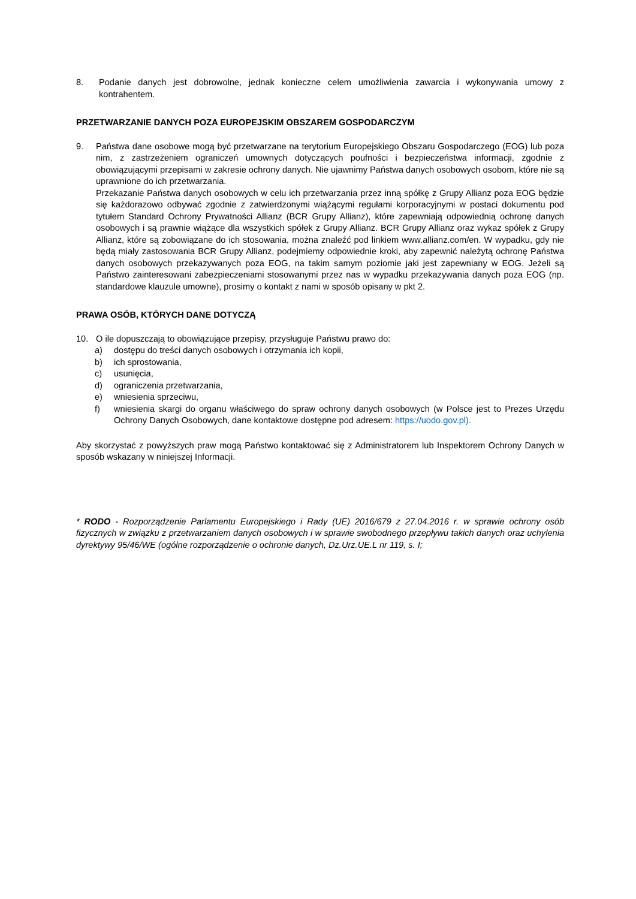8. Podanie danych jest dobrowolne, jednak konieczne celem umożliwienia zawarcia i wykonywania umowy z kontrahentem.
PRZETWARZANIE DANYCH POZA EUROPEJSKIM OBSZAREM GOSPODARCZYM
9. Państwa dane osobowe mogą być przetwarzane na terytorium Europejskiego Obszaru Gospodarczego (EOG) lub poza nim, z zastrzeżeniem ograniczeń umownych dotyczących poufności i bezpieczeństwa informacji, zgodnie z obowiązującymi przepisami w zakresie ochrony danych. Nie ujawnimy Państwa danych osobowych osobom, które nie są uprawnione do ich przetwarzania.
Przekazanie Państwa danych osobowych w celu ich przetwarzania przez inną spółkę z Grupy Allianz poza EOG będzie się każdorazowo odbywać zgodnie z zatwierdzonymi wiążącymi regułami korporacyjnymi w postaci dokumentu pod tytułem Standard Ochrony Prywatności Allianz (BCR Grupy Allianz), które zapewniają odpowiednią ochronę danych osobowych i są prawnie wiążące dla wszystkich spółek z Grupy Allianz. BCR Grupy Allianz oraz wykaz spółek z Grupy Allianz, które są zobowiązane do ich stosowania, można znaleźć pod linkiem www.allianz.com/en. W wypadku, gdy nie będą miały zastosowania BCR Grupy Allianz, podejmiemy odpowiednie kroki, aby zapewnić należytą ochronę Państwa danych osobowych przekazywanych poza EOG, na takim samym poziomie jaki jest zapewniany w EOG. Jeżeli są Państwo zainteresowani zabezpieczeniami stosowanymi przez nas w wypadku przekazywania danych poza EOG (np. standardowe klauzule umowne), prosimy o kontakt z nami w sposób opisany w pkt 2.
PRAWA OSÓB, KTÓRYCH DANE DOTYCZĄ
10. O ile dopuszczają to obowiązujące przepisy, przysługuje Państwu prawo do:
a) dostępu do treści danych osobowych i otrzymania ich kopii,
b) ich sprostowania,
c) usunięcia,
d) ograniczenia przetwarzania,
e) wniesienia sprzeciwu,
f) wniesienia skargi do organu właściwego do spraw ochrony danych osobowych (w Polsce jest to Prezes Urzędu Ochrony Danych Osobowych, dane kontaktowe dostępne pod adresem: https://uodo.gov.pl).
Aby skorzystać z powyższych praw mogą Państwo kontaktować się z Administratorem lub Inspektorem Ochrony Danych w sposób wskazany w niniejszej Informacji.
* RODO - Rozporządzenie Parlamentu Europejskiego i Rady (UE) 2016/679 z 27.04.2016 r. w sprawie ochrony osób fizycznych w związku z przetwarzaniem danych osobowych i w sprawie swobodnego przepływu takich danych oraz uchylenia dyrektywy 95/46/WE (ogólne rozporządzenie o ochronie danych, Dz.Urz.UE.L nr 119, s. I;